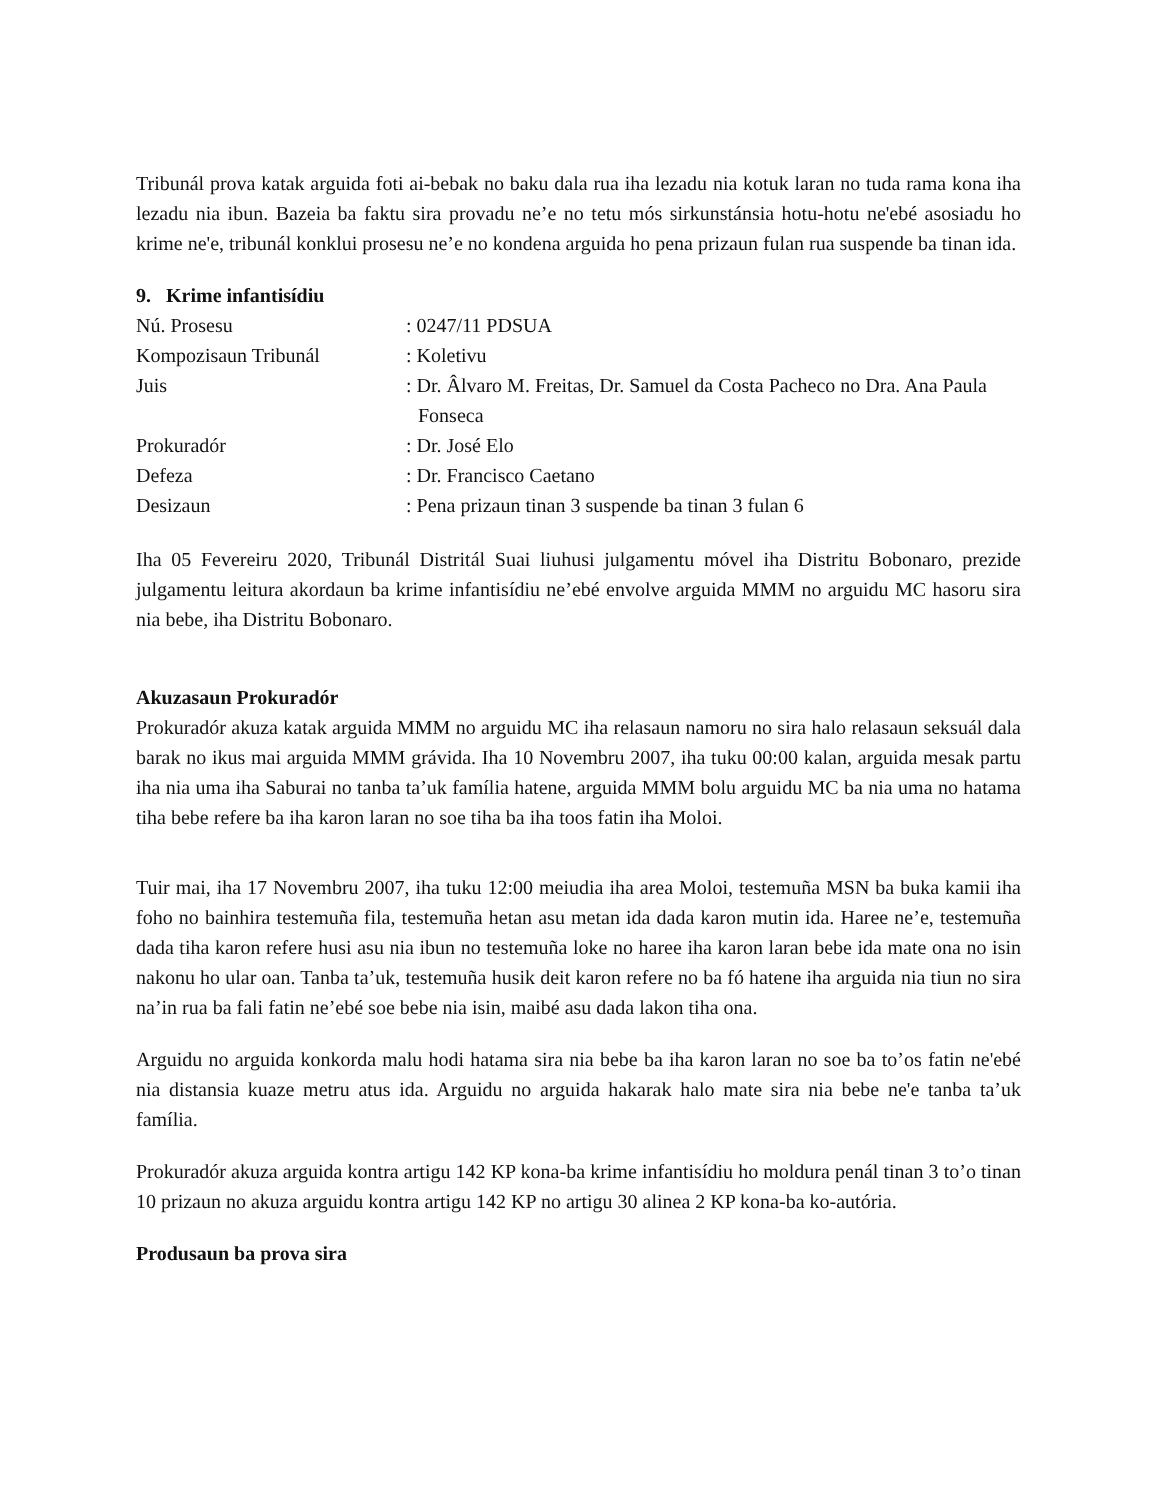Tribunál prova katak arguida foti ai-bebak no baku dala rua iha lezadu nia kotuk laran no tuda rama kona iha lezadu nia ibun. Bazeia ba faktu sira provadu ne’e no tetu mós sirkunstánsia hotu-hotu ne'ebé asosiadu ho krime ne'e, tribunál konklui prosesu ne’e no kondena arguida ho pena prizaun fulan rua suspende ba tinan ida.
9. Krime infantisídiu
Nú. Prosesu
: 0247/11 PDSUA
Kompozisaun Tribunál
: Koletivu
Juis
: Dr. Âlvaro M. Freitas, Dr. Samuel da Costa Pacheco no Dra. Ana Paula Fonseca
Prokuradór
: Dr. José Elo
Defeza
: Dr. Francisco Caetano
Desizaun
: Pena prizaun tinan 3 suspende ba tinan 3 fulan 6
Iha 05 Fevereiru 2020, Tribunál Distritál Suai liuhusi julgamentu móvel iha Distritu Bobonaro, prezide julgamentu leitura akordaun ba krime infantisídiu ne’ebé envolve arguida MMM no arguidu MC hasoru sira nia bebe, iha Distritu Bobonaro.
Akuzasaun Prokuradór
Prokuradór akuza katak arguida MMM no arguidu MC iha relasaun namoru no sira halo relasaun seksuál dala barak no ikus mai arguida MMM grávida. Iha 10 Novembru 2007, iha tuku 00:00 kalan, arguida mesak partu iha nia uma iha Saburai no tanba ta’uk família hatene, arguida MMM bolu arguidu MC ba nia uma no hatama tiha bebe refere ba iha karon laran no soe tiha ba iha toos fatin iha Moloi.
Tuir mai, iha 17 Novembru 2007, iha tuku 12:00 meiudia iha area Moloi, testemuña MSN ba buka kamii iha foho no bainhira testemuña fila, testemuña hetan asu metan ida dada karon mutin ida. Haree ne’e, testemuña dada tiha karon refere husi asu nia ibun no testemuña loke no haree iha karon laran bebe ida mate ona no isin nakonu ho ular oan. Tanba ta’uk, testemuña husik deit karon refere no ba fó hatene iha arguida nia tiun no sira na’in rua ba fali fatin ne’ebé soe bebe nia isin, maibé asu dada lakon tiha ona.
Arguidu no arguida konkorda malu hodi hatama sira nia bebe ba iha karon laran no soe ba to’os fatin ne'ebé nia distansia kuaze metru atus ida. Arguidu no arguida hakarak halo mate sira nia bebe ne'e tanba ta’uk família.
Prokuradór akuza arguida kontra artigu 142 KP kona-ba krime infantisídiu ho moldura penál tinan 3 to’o tinan 10 prizaun no akuza arguidu kontra artigu 142 KP no artigu 30 alinea 2 KP kona-ba ko-autória.
Produsaun ba prova sira